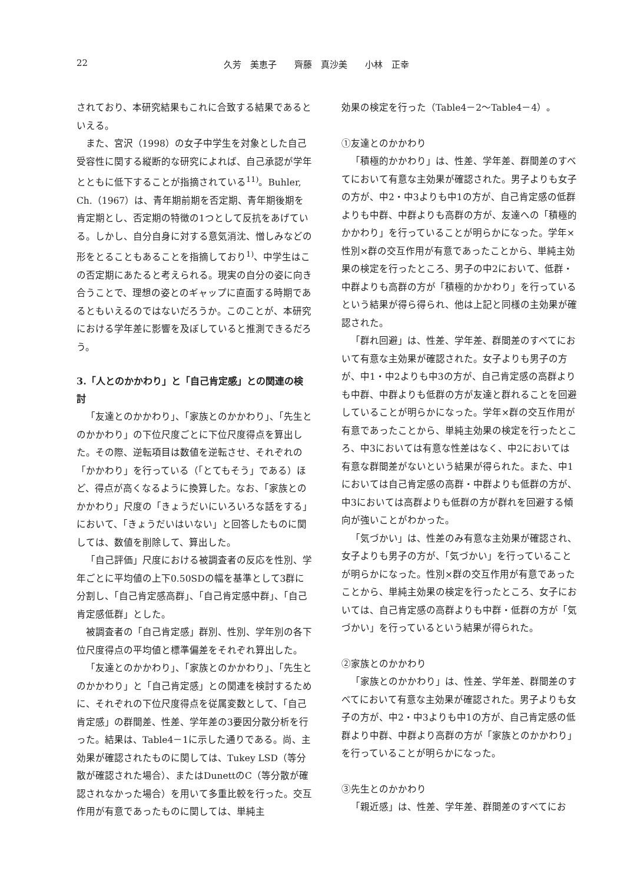22 久芳　美恵子　　齊藤　真沙美　　小林　正幸
されており、本研究結果もこれに合致する結果であるといえる。
また、宮沢（1998）の女子中学生を対象とした自己受容性に関する縦断的な研究によれば、自己承認が学年とともに低下することが指摘されている<sup>11)</sup>。Buhler, Ch.（1967）は、青年期前期を否定期、青年期後期を肯定期とし、否定期の特徴の1つとして反抗をあげている。しかし、自分自身に対する意気消沈、憎しみなどの形をとることもあることを指摘しており<sup>1)</sup>、中学生はこの否定期にあたると考えられる。現実の自分の姿に向き合うことで、理想の姿とのギャップに直面する時期であるともいえるのではないだろうか。このことが、本研究における学年差に影響を及ぼしていると推測できるだろう。
3.「人とのかかわり」と「自己肯定感」との関連の検討
「友達とのかかわり」、「家族とのかかわり」、「先生とのかかわり」の下位尺度ごとに下位尺度得点を算出した。その際、逆転項目は数値を逆転させ、それぞれの「かかわり」を行っている（「とてもそう」である）ほど、得点が高くなるように換算した。なお、「家族とのかかわり」尺度の「きょうだいにいろいろな話をする」において、「きょうだいはいない」と回答したものに関しては、数値を削除して、算出した。
「自己評価」尺度における被調査者の反応を性別、学年ごとに平均値の上下0.50SDの幅を基準として3群に分割し、「自己肯定感高群」、「自己肯定感中群」、「自己肯定感低群」とした。
被調査者の「自己肯定感」群別、性別、学年別の各下位尺度得点の平均値と標準偏差をそれぞれ算出した。
「友達とのかかわり」、「家族とのかかわり」、「先生とのかかわり」と「自己肯定感」との関連を検討するために、それぞれの下位尺度得点を従属変数として、「自己肯定感」の群間差、性差、学年差の3要因分散分析を行った。結果は、Table4－1に示した通りである。尚、主効果が確認されたものに関しては、Tukey LSD（等分散が確認された場合）、またはDunettのC（等分散が確認されなかった場合）を用いて多重比較を行った。交互作用が有意であったものに関しては、単純主
効果の検定を行った（Table4－2～Table4－4）。
①友達とのかかわり
「積極的かかわり」は、性差、学年差、群間差のすべてにおいて有意な主効果が確認された。男子よりも女子の方が、中2・中3よりも中1の方が、自己肯定感の低群よりも中群、中群よりも高群の方が、友達への「積極的かかわり」を行っていることが明らかになった。学年×性別×群の交互作用が有意であったことから、単純主効果の検定を行ったところ、男子の中2において、低群・中群よりも高群の方が「積極的かかわり」を行っているという結果が得ら得られ、他は上記と同様の主効果が確認された。
「群れ回避」は、性差、学年差、群間差のすべてにおいて有意な主効果が確認された。女子よりも男子の方が、中1・中2よりも中3の方が、自己肯定感の高群よりも中群、中群よりも低群の方が友達と群れることを回避していることが明らかになった。学年×群の交互作用が有意であったことから、単純主効果の検定を行ったところ、中3においては有意な性差はなく、中2においては有意な群間差がないという結果が得られた。また、中1においては自己肯定感の高群・中群よりも低群の方が、中3においては高群よりも低群の方が群れを回避する傾向が強いことがわかった。
「気づかい」は、性差のみ有意な主効果が確認され、女子よりも男子の方が、「気づかい」を行っていることが明らかになった。性別×群の交互作用が有意であったことから、単純主効果の検定を行ったところ、女子においては、自己肯定感の高群よりも中群・低群の方が「気づかい」を行っているという結果が得られた。
②家族とのかかわり
「家族とのかかわり」は、性差、学年差、群間差のすべてにおいて有意な主効果が確認された。男子よりも女子の方が、中2・中3よりも中1の方が、自己肯定感の低群より中群、中群より高群の方が「家族とのかかわり」を行っていることが明らかになった。
③先生とのかかわり
「親近感」は、性差、学年差、群間差のすべてにお